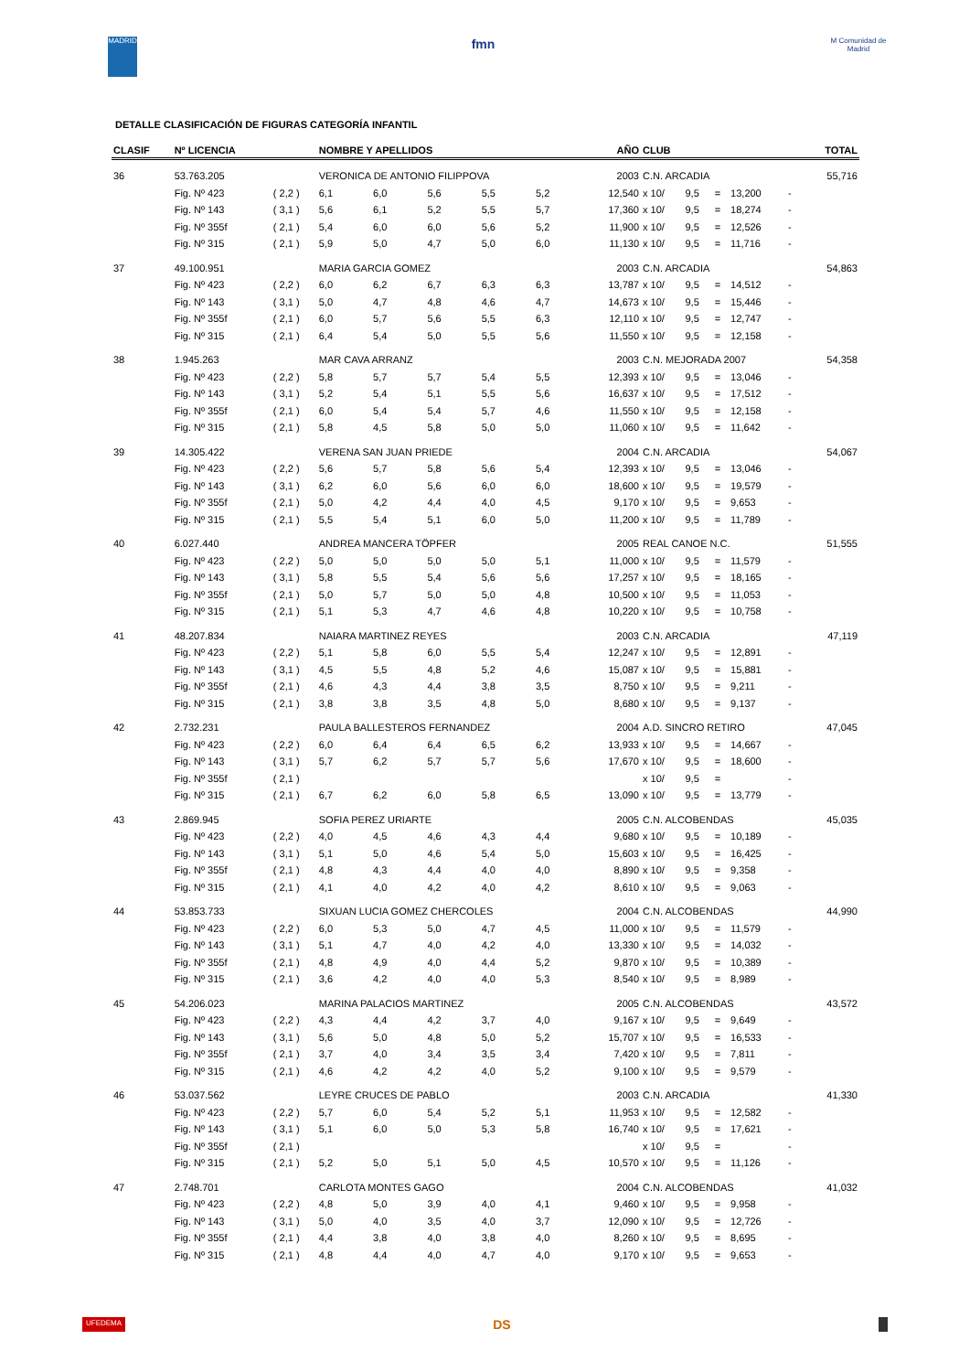MADRID
fmn
M Comunidad de Madrid
DETALLE CLASIFICACIÓN DE FIGURAS CATEGORÍA INFANTIL
| CLASIF | Nº LICENCIA | | NOMBRE Y APELLIDOS | | | | | AÑO | CLUB | | | | | | TOTAL |
| --- | --- | --- | --- | --- | --- | --- | --- | --- | --- | --- | --- | --- | --- | --- | --- |
| 36 | 53.763.205 | | VERONICA DE ANTONIO FILIPPOVA | | | | | 2003 | C.N. ARCADIA | | | | | | 55,716 |
| | Fig. Nº 423 | ( 2,2 ) | 6,1 | 6,0 | 5,6 | 5,5 | 5,2 | 12,540 | x 10/ | 9,5 | = | 13,200 | - | | |
| | Fig. Nº 143 | ( 3,1 ) | 5,6 | 6,1 | 5,2 | 5,5 | 5,7 | 17,360 | x 10/ | 9,5 | = | 18,274 | - | | |
| | Fig. Nº 355f | ( 2,1 ) | 5,4 | 6,0 | 6,0 | 5,6 | 5,2 | 11,900 | x 10/ | 9,5 | = | 12,526 | - | | |
| | Fig. Nº 315 | ( 2,1 ) | 5,9 | 5,0 | 4,7 | 5,0 | 6,0 | 11,130 | x 10/ | 9,5 | = | 11,716 | - | | |
| 37 | 49.100.951 | | MARIA GARCIA GOMEZ | | | | | 2003 | C.N. ARCADIA | | | | | | 54,863 |
| | Fig. Nº 423 | ( 2,2 ) | 6,0 | 6,2 | 6,7 | 6,3 | 6,3 | 13,787 | x 10/ | 9,5 | = | 14,512 | - | | |
| | Fig. Nº 143 | ( 3,1 ) | 5,0 | 4,7 | 4,8 | 4,6 | 4,7 | 14,673 | x 10/ | 9,5 | = | 15,446 | - | | |
| | Fig. Nº 355f | ( 2,1 ) | 6,0 | 5,7 | 5,6 | 5,5 | 6,3 | 12,110 | x 10/ | 9,5 | = | 12,747 | - | | |
| | Fig. Nº 315 | ( 2,1 ) | 6,4 | 5,4 | 5,0 | 5,5 | 5,6 | 11,550 | x 10/ | 9,5 | = | 12,158 | - | | |
| 38 | 1.945.263 | | MAR CAVA ARRANZ | | | | | 2003 | C.N. MEJORADA 2007 | | | | | | 54,358 |
| | Fig. Nº 423 | ( 2,2 ) | 5,8 | 5,7 | 5,7 | 5,4 | 5,5 | 12,393 | x 10/ | 9,5 | = | 13,046 | - | | |
| | Fig. Nº 143 | ( 3,1 ) | 5,2 | 5,4 | 5,1 | 5,5 | 5,6 | 16,637 | x 10/ | 9,5 | = | 17,512 | - | | |
| | Fig. Nº 355f | ( 2,1 ) | 6,0 | 5,4 | 5,4 | 5,7 | 4,6 | 11,550 | x 10/ | 9,5 | = | 12,158 | - | | |
| | Fig. Nº 315 | ( 2,1 ) | 5,8 | 4,5 | 5,8 | 5,0 | 5,0 | 11,060 | x 10/ | 9,5 | = | 11,642 | - | | |
| 39 | 14.305.422 | | VERENA SAN JUAN PRIEDE | | | | | 2004 | C.N. ARCADIA | | | | | | 54,067 |
| | Fig. Nº 423 | ( 2,2 ) | 5,6 | 5,7 | 5,8 | 5,6 | 5,4 | 12,393 | x 10/ | 9,5 | = | 13,046 | - | | |
| | Fig. Nº 143 | ( 3,1 ) | 6,2 | 6,0 | 5,6 | 6,0 | 6,0 | 18,600 | x 10/ | 9,5 | = | 19,579 | - | | |
| | Fig. Nº 355f | ( 2,1 ) | 5,0 | 4,2 | 4,4 | 4,0 | 4,5 | 9,170 | x 10/ | 9,5 | = | 9,653 | - | | |
| | Fig. Nº 315 | ( 2,1 ) | 5,5 | 5,4 | 5,1 | 6,0 | 5,0 | 11,200 | x 10/ | 9,5 | = | 11,789 | - | | |
| 40 | 6.027.440 | | ANDREA MANCERA TÖPFER | | | | | 2005 | REAL CANOE N.C. | | | | | | 51,555 |
| | Fig. Nº 423 | ( 2,2 ) | 5,0 | 5,0 | 5,0 | 5,0 | 5,1 | 11,000 | x 10/ | 9,5 | = | 11,579 | - | | |
| | Fig. Nº 143 | ( 3,1 ) | 5,8 | 5,5 | 5,4 | 5,6 | 5,6 | 17,257 | x 10/ | 9,5 | = | 18,165 | - | | |
| | Fig. Nº 355f | ( 2,1 ) | 5,0 | 5,7 | 5,0 | 5,0 | 4,8 | 10,500 | x 10/ | 9,5 | = | 11,053 | - | | |
| | Fig. Nº 315 | ( 2,1 ) | 5,1 | 5,3 | 4,7 | 4,6 | 4,8 | 10,220 | x 10/ | 9,5 | = | 10,758 | - | | |
| 41 | 48.207.834 | | NAIARA MARTINEZ REYES | | | | | 2003 | C.N. ARCADIA | | | | | | 47,119 |
| | Fig. Nº 423 | ( 2,2 ) | 5,1 | 5,8 | 6,0 | 5,5 | 5,4 | 12,247 | x 10/ | 9,5 | = | 12,891 | - | | |
| | Fig. Nº 143 | ( 3,1 ) | 4,5 | 5,5 | 4,8 | 5,2 | 4,6 | 15,087 | x 10/ | 9,5 | = | 15,881 | - | | |
| | Fig. Nº 355f | ( 2,1 ) | 4,6 | 4,3 | 4,4 | 3,8 | 3,5 | 8,750 | x 10/ | 9,5 | = | 9,211 | - | | |
| | Fig. Nº 315 | ( 2,1 ) | 3,8 | 3,8 | 3,5 | 4,8 | 5,0 | 8,680 | x 10/ | 9,5 | = | 9,137 | - | | |
| 42 | 2.732.231 | | PAULA BALLESTEROS FERNANDEZ | | | | | 2004 | A.D. SINCRO RETIRO | | | | | | 47,045 |
| | Fig. Nº 423 | ( 2,2 ) | 6,0 | 6,4 | 6,4 | 6,5 | 6,2 | 13,933 | x 10/ | 9,5 | = | 14,667 | - | | |
| | Fig. Nº 143 | ( 3,1 ) | 5,7 | 6,2 | 5,7 | 5,7 | 5,6 | 17,670 | x 10/ | 9,5 | = | 18,600 | - | | |
| | Fig. Nº 355f | ( 2,1 ) | | | | | | | x 10/ | 9,5 | = | | - | | |
| | Fig. Nº 315 | ( 2,1 ) | 6,7 | 6,2 | 6,0 | 5,8 | 6,5 | 13,090 | x 10/ | 9,5 | = | 13,779 | - | | |
| 43 | 2.869.945 | | SOFIA PEREZ URIARTE | | | | | 2005 | C.N. ALCOBENDAS | | | | | | 45,035 |
| | Fig. Nº 423 | ( 2,2 ) | 4,0 | 4,5 | 4,6 | 4,3 | 4,4 | 9,680 | x 10/ | 9,5 | = | 10,189 | - | | |
| | Fig. Nº 143 | ( 3,1 ) | 5,1 | 5,0 | 4,6 | 5,4 | 5,0 | 15,603 | x 10/ | 9,5 | = | 16,425 | - | | |
| | Fig. Nº 355f | ( 2,1 ) | 4,8 | 4,3 | 4,4 | 4,0 | 4,0 | 8,890 | x 10/ | 9,5 | = | 9,358 | - | | |
| | Fig. Nº 315 | ( 2,1 ) | 4,1 | 4,0 | 4,2 | 4,0 | 4,2 | 8,610 | x 10/ | 9,5 | = | 9,063 | - | | |
| 44 | 53.853.733 | | SIXUAN LUCIA GOMEZ CHERCOLES | | | | | 2004 | C.N. ALCOBENDAS | | | | | | 44,990 |
| | Fig. Nº 423 | ( 2,2 ) | 6,0 | 5,3 | 5,0 | 4,7 | 4,5 | 11,000 | x 10/ | 9,5 | = | 11,579 | - | | |
| | Fig. Nº 143 | ( 3,1 ) | 5,1 | 4,7 | 4,0 | 4,2 | 4,0 | 13,330 | x 10/ | 9,5 | = | 14,032 | - | | |
| | Fig. Nº 355f | ( 2,1 ) | 4,8 | 4,9 | 4,0 | 4,4 | 5,2 | 9,870 | x 10/ | 9,5 | = | 10,389 | - | | |
| | Fig. Nº 315 | ( 2,1 ) | 3,6 | 4,2 | 4,0 | 4,0 | 5,3 | 8,540 | x 10/ | 9,5 | = | 8,989 | - | | |
| 45 | 54.206.023 | | MARINA PALACIOS MARTINEZ | | | | | 2005 | C.N. ALCOBENDAS | | | | | | 43,572 |
| | Fig. Nº 423 | ( 2,2 ) | 4,3 | 4,4 | 4,2 | 3,7 | 4,0 | 9,167 | x 10/ | 9,5 | = | 9,649 | - | | |
| | Fig. Nº 143 | ( 3,1 ) | 5,6 | 5,0 | 4,8 | 5,0 | 5,2 | 15,707 | x 10/ | 9,5 | = | 16,533 | - | | |
| | Fig. Nº 355f | ( 2,1 ) | 3,7 | 4,0 | 3,4 | 3,5 | 3,4 | 7,420 | x 10/ | 9,5 | = | 7,811 | - | | |
| | Fig. Nº 315 | ( 2,1 ) | 4,6 | 4,2 | 4,2 | 4,0 | 5,2 | 9,100 | x 10/ | 9,5 | = | 9,579 | - | | |
| 46 | 53.037.562 | | LEYRE CRUCES DE PABLO | | | | | 2003 | C.N. ARCADIA | | | | | | 41,330 |
| | Fig. Nº 423 | ( 2,2 ) | 5,7 | 6,0 | 5,4 | 5,2 | 5,1 | 11,953 | x 10/ | 9,5 | = | 12,582 | - | | |
| | Fig. Nº 143 | ( 3,1 ) | 5,1 | 6,0 | 5,0 | 5,3 | 5,8 | 16,740 | x 10/ | 9,5 | = | 17,621 | - | | |
| | Fig. Nº 355f | ( 2,1 ) | | | | | | | x 10/ | 9,5 | = | | - | | |
| | Fig. Nº 315 | ( 2,1 ) | 5,2 | 5,0 | 5,1 | 5,0 | 4,5 | 10,570 | x 10/ | 9,5 | = | 11,126 | - | | |
| 47 | 2.748.701 | | CARLOTA MONTES GAGO | | | | | 2004 | C.N. ALCOBENDAS | | | | | | 41,032 |
| | Fig. Nº 423 | ( 2,2 ) | 4,8 | 5,0 | 3,9 | 4,0 | 4,1 | 9,460 | x 10/ | 9,5 | = | 9,958 | - | | |
| | Fig. Nº 143 | ( 3,1 ) | 5,0 | 4,0 | 3,5 | 4,0 | 3,7 | 12,090 | x 10/ | 9,5 | = | 12,726 | - | | |
| | Fig. Nº 355f | ( 2,1 ) | 4,4 | 3,8 | 4,0 | 3,8 | 4,0 | 8,260 | x 10/ | 9,5 | = | 8,695 | - | | |
| | Fig. Nº 315 | ( 2,1 ) | 4,8 | 4,4 | 4,0 | 4,7 | 4,0 | 9,170 | x 10/ | 9,5 | = | 9,653 | - | | |
UFEDEMA DS